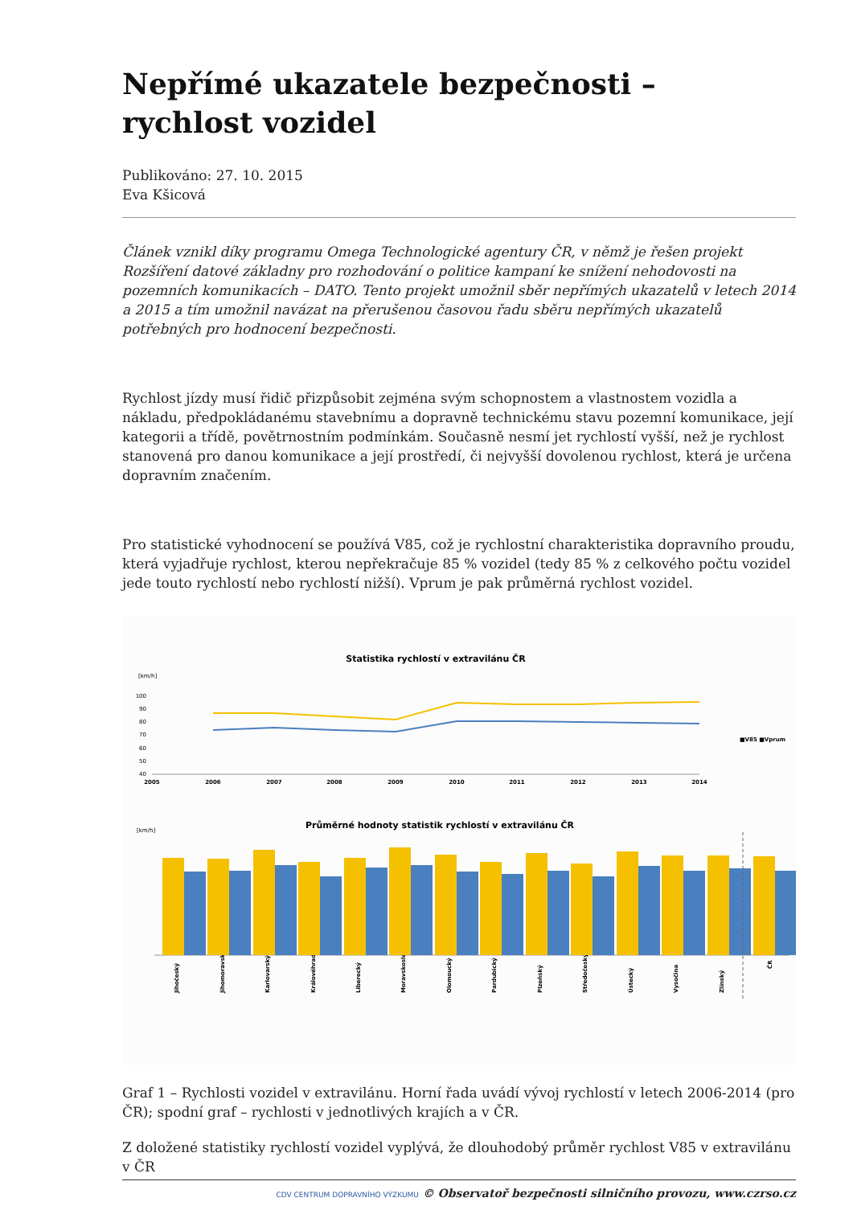Nepřímé ukazatele bezpečnosti – rychlost vozidel
Publikováno: 27. 10. 2015
Eva Kšicová
Článek vznikl díky programu Omega Technologické agentury ČR, v němž je řešen projekt Rozšíření datové základny pro rozhodování o politice kampaní ke snížení nehodovosti na pozemních komunikacích – DATO. Tento projekt umožnil sběr nepřímých ukazatelů v letech 2014 a 2015 a tím umožnil navázat na přerušenou časovou řadu sběru nepřímých ukazatelů potřebných pro hodnocení bezpečnosti.
Rychlost jízdy musí řidič přizpůsobit zejména svým schopnostem a vlastnostem vozidla a nákladu, předpokládanému stavebnímu a dopravně technickému stavu pozemní komunikace, její kategorii a třídě, povětrnostním podmínkám. Současně nesmí jet rychlostí vyšší, než je rychlost stanovená pro danou komunikace a její prostředí, či nejvyšší dovolenou rychlost, která je určena dopravním značením.
Pro statistické vyhodnocení se používá V85, což je rychlostní charakteristika dopravního proudu, která vyjadřuje rychlost, kterou nepřekračuje 85 % vozidel (tedy 85 % z celkového počtu vozidel jede touto rychlostí nebo rychlostí nižší). Vprum je pak průměrná rychlost vozidel.
Statistika rychlostí v extravilánu ČR
[km/h]
100
90
80
70
60
50
40
2005
2006
2007
2008
2009
2010
2011
2012
2013
2014
■V85 ■Vprum
Průměrné hodnoty statistik rychlostí v extravilánu ČR
[km/h]
Jihočeský
Jihomoravský
Karlovarský
Královéhradecký
Liberecký
Moravskoslezský
Olomoucký
Pardubický
Plzeňský
Středočeský
Ústecký
Vysočina
Zlínský
ČR
Graf 1 – Rychlosti vozidel v extravilánu. Horní řada uvádí vývoj rychlostí v letech 2006-2014 (pro ČR); spodní graf – rychlosti v jednotlivých krajích a v ČR.
Z doložené statistiky rychlostí vozidel vyplývá, že dlouhodobý průměr rychlost V85 v extravilánu v ČR
CDV CENTRUM DOPRAVNÍHO VÝZKUMU © Observatoř bezpečnosti silničního provozu, www.czrso.cz